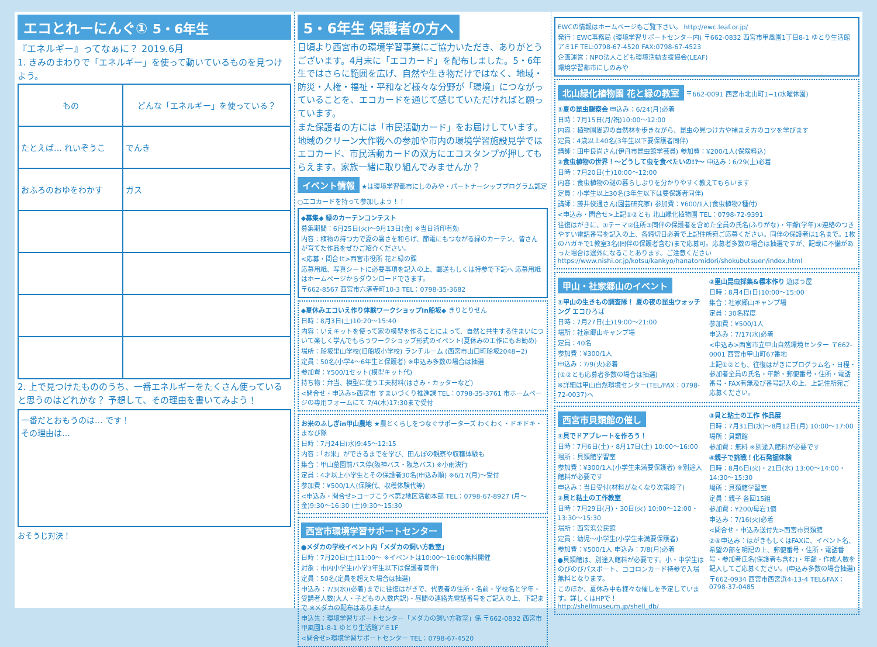エコとれーにんぐ① 5・6年生
『エネルギー』ってなぁに？ 2019.6月
1. きみのまわりで「エネルギー」を使って動いているものを見つけよう。
| もの | どんな「エネルギー」を使っている？ |
| --- | --- |
| たとえば… れいぞうこ | でんき |
| おふろのおゆをわかす | ガス |
2. 上で見つけたもののうち、一番エネルギーをたくさん使っていると思うのはどれかな？ 予想して、その理由を書いてみよう！
一番だとおもうのは… です！
その理由は…
おそうじ対決！
5・6年生 保護者の方へ
日頃より西宮市の環境学習事業にご協力いただき、ありがとうございます。4月末に「エコカード」を配布しました。5・6年生ではさらに範囲を広げ、自然や生き物だけではなく、地域・防災・人権・福祉・平和など様々な分野が「環境」につながっていることを、エコカードを通じて感じていただければと願っています。
また保護者の方には「市民活動カード」をお届けしています。地域のクリーン大作戦への参加や市内の環境学習施設見学ではエコカード、市民活動カードの双方にエコスタンプが押してもらえます。家族一緒に取り組んでみませんか？
イベント情報
★は環境学習都市にしのみや・パートナーシッププログラム認定
○エコカードを持って参加しよう！！
◆募集◆ 緑のカーテンコンテスト
募集期間：6月25日(火)～9月13日(金) ※当日消印有効
内容：植物の持つ力で夏の暑さを和らげ、節電にもつながる緑のカーテン、皆さんが育てた作品をぜひご紹介ください。
<応募・問合せ>西宮市役所 花と緑の課
応募用紙、写真シートに必要事項を記入の上、郵送もしくは持参で下記へ 応募用紙はホームページからダウンロードできます。
〒662-8567 西宮市六湛寺町10-3 TEL：0798-35-3682
◆夏休みエコいえ作り体験ワークショップin船坂◆ きりとりせん
日時：8月3日(土)10:20～15:40
内容：いえキットを使って家の模型を作ることによって、自然と共生する住まいについて楽しく学んでもらうワークショップ形式のイベント(夏休みの工作にもお勧め)
場所：船坂里山学校(旧船坂小学校) ランチルーム (西宮市山口町船坂2048−2)
定員：50名(小学4～6年生と保護者) ※申込み多数の場合は抽選
参加費：¥500/1セット(模型キット代)
持ち物：弁当、模型に使う工夫材料(はさみ・カッターなど)
<問合せ・申込み>西宮市 すまいづくり推進課 TEL：0798-35-3761 市ホームページの専用フォームにて 7/4(木)17:30まで受付
お米のふしぎin甲山農地 ★農とくらしをつなぐサポーターズ わくわく・ドキドキ・まなび隊
日時：7月24日(水)9:45～12:15
内容：「お米」ができるまでを学び、田んぼの観察や収穫体験も
集合：甲山墓園前バス停(阪神バス・阪急バス) ※小雨決行
定員：4才以上小学生とその保護者30名(申込み順) ※6/17(月)～受付
参加費：¥500/1人(保険代、収穫体験代等)
<申込み・問合せ>コープこうべ第2地区活動本部 TEL：0798-67-8927 (月～金)9:30～16:30 (土)9:30～15:30
西宮市環境学習サポートセンター
●メダカの学校イベント内「メダカの飼い方教室」
日時：7月20日(土)11:00～ ※イベントは10:00～16:00無料開催
対象：市内小学生(小学3年生以下は保護者同伴)
定員：50名(定員を超えた場合は抽選)
申込み：7/3(水)(必着)までに往復はがきで、代表者の住所・名前・学校名と学年・受講者人数(大人・子どもの人数内訳)・昼間の連絡先電話番号をご記入の上、下記まで ※メダカの配布はありません
申込先：環境学習サポートセンター「メダカの飼い方教室」係 〒662-0832 西宮市甲風園1-8-1 ゆとり生活館アミ1F
<問合せ>環境学習サポートセンター TEL：0798-67-4520
EWCの情報はホームページもご覧下さい。 http://ewc.leaf.or.jp/
発行：EWC事務局 (環境学習サポートセンター内) 〒662-0832 西宮市甲風園1丁目8-1 ゆとり生活館アミ1F TEL:0798-67-4520 FAX:0798-67-4523
企画運営：NPO法人こども環境活動支援協会(LEAF)
環境学習都市にしのみや
北山緑化植物園 花と緑の教室
〒662-0091 西宮市北山町1−1(水曜休園)
①夏の昆虫観察会 申込み：6/24(月)必着
日時：7月15日(月/祝)10:00～12:00
内容：植物園周辺の自然林を歩きながら、昆虫の見つけ方や捕まえ方のコツを学びます
定員：4歳以上40名(3年生以下要保護者同伴)
講師：田中良尚さん(伊丹市昆虫館学芸員) 参加費：¥200/1人(保険料込)
②食虫植物の世界！～どうして虫を食べたいの!?～ 申込み：6/29(土)必着
日時：7月20日(土)10:00～12:00
内容：食虫植物の謎の暮らしぶりを分かりやすく教えてもらいます
定員：小学生以上30名(3年生以下は要保護者同伴)
講師：藤井俊通さん(園芸研究家) 参加費：¥600/1人(食虫植物2種付)
<申込み・問合せ>上記①②とも 北山緑化植物園 TEL：0798-72-9391
往復はがきに、①テーマ②住所③同伴の保護者を含めた全員の氏名(ふりがな)・年齢(学年)④連絡のつきやすい電話番号を記入の上、各締切日必着で上記住所宛ご応募ください。同伴の保護者は1名まで。1枚のハガキで1教室3名(同伴の保護者含む)まで応募可。応募者多数の場合は抽選ですが、記載に不備があった場合は選外になることあります。ご注意ください https://www.nishi.or.jp/kotsu/kankyo/hanatomidori/shokubutsuen/index.html
甲山・社家郷山のイベント
①甲山の生きもの調査隊！ 夏の夜の昆虫ウォッチング エコひろば
日時：7月27日(土)19:00～21:00
場所：社家郷山キャンプ場
定員：40名
参加費：¥300/1人
申込み：7/9(火)必着
(①②とも応募者多数の場合は抽選)
※詳細は甲山自然環境センター(TEL/FAX：0798-72-0037)へ
②里山昆虫採集&標本作り 遊ぼう屋
日時：8月4日(日)10:00～15:00
集合：社家郷山キャンプ場
定員：30名程度
参加費：¥500/1人
申込み：7/17(水)必着
<申込み>西宮市立甲山自然環境センター 〒662-0001 西宮市甲山町67番地
上記①②とも、往復はがきにプログラム名・日程・参加者全員の氏名・年齢・郵便番号・住所・電話番号・FAX有無及び番号記入の上、上記住所宛ご応募ください。
西宮市貝類館の催し
①貝でドアプレートを作ろう！
日時：7月6日(土)・8月17日(土) 10:00～16:00
場所：貝類館学習室
参加費：¥300/1人(小学生未満要保護者) ※別途入館料が必要です
申込み：当日受付(材料がなくなり次第終了)
②貝と粘土の工作教室
日時：7月29日(月)・30日(火) 10:00～12:00・13:30～15:30
場所：西宮浜公民館
定員：幼児～小学生(小学生未満要保護者)
参加費：¥500/1人 申込み：7/8(月)必着
●貝類館は、別途入館料が必要です。小・中学生はのびのびパスポート、ココロンカード持参で入場無料となります。
このほか、夏休み中も様々な催しを予定しています。詳しくはHPで！http://shellmuseum.jp/shell_db/
③貝と粘土の工作 作品展
日時：7月31日(水)～8月12日(月) 10:00～17:00
場所：貝類館
参加費：無料 ※別途入館料が必要です
④親子で挑戦！化石発掘体験
日時：8月6日(火)・21日(水) 13:00～14:00・14:30～15:30
場所：貝類館学習室
定員：親子 各回15組
参加費：¥200/母岩1個
申込み：7/16(火)必着
<問合せ・申込み送付先>西宮市貝類館
②④申込み：はがきもしくはFAXに、イベント名、希望の部を明記の上、郵便番号・住所・電話番号・参加者氏名(保護者も含む)・年齢・作成人数を記入してご応募ください。(申込み多数の場合抽選)
〒662-0934 西宮市西宮浜4-13-4 TEL&FAX：0798-37-0485